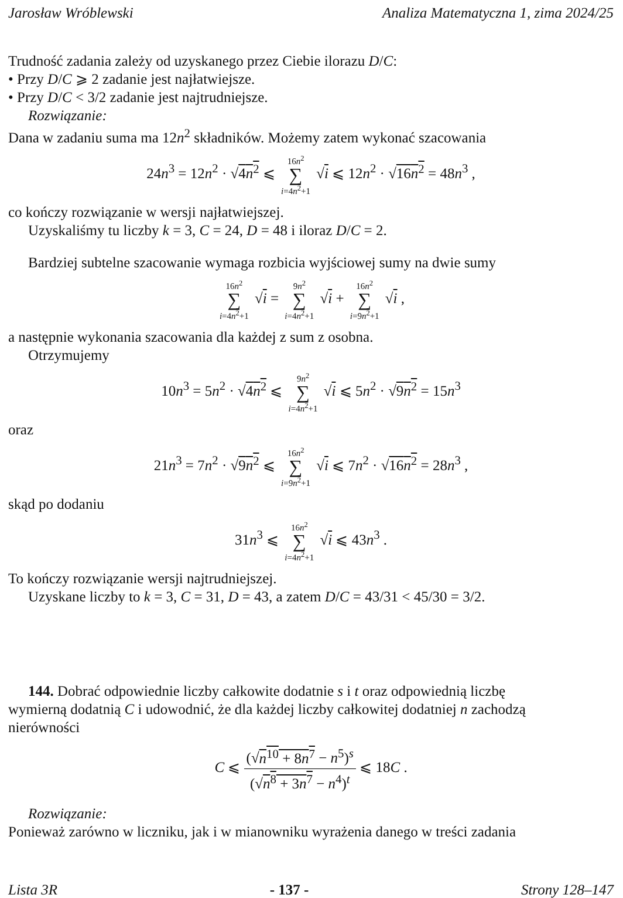Jarosław Wróblewski Analiza Matematyczna 1, zima 2024/25
Trudność zadania zależy od uzyskanego przez Ciebie ilorazu D/C:
• Przy D/C ⩾ 2 zadanie jest najłatwiejsze.
• Przy D/C < 3/2 zadanie jest najtrudniejsze.
Rozwiązanie:
Dana w zadaniu suma ma 12n<sup>2</sup> składników. Możemy zatem wykonać szacowania
24n<sup>3</sup> = 12n<sup>2</sup> · √4n<sup>2</sup> ⩽ 16n<sup>2</sup> ∑ i=4n<sup>2</sup>+1 √i ⩽ 12n<sup>2</sup> · √16n<sup>2</sup> = 48n<sup>3</sup> ,
co kończy rozwiązanie w wersji najłatwiejszej.
Uzyskaliśmy tu liczby k = 3, C = 24, D = 48 i iloraz D/C = 2.
Bardziej subtelne szacowanie wymaga rozbicia wyjściowej sumy na dwie sumy
16n<sup>2</sup> ∑ i=4n<sup>2</sup>+1 √i = 9n<sup>2</sup> ∑ i=4n<sup>2</sup>+1 √i + 16n<sup>2</sup> ∑ i=9n<sup>2</sup>+1 √i ,
a następnie wykonania szacowania dla każdej z sum z osobna.
Otrzymujemy
10n<sup>3</sup> = 5n<sup>2</sup> · √4n<sup>2</sup> ⩽ 9n<sup>2</sup> ∑ i=4n<sup>2</sup>+1 √i ⩽ 5n<sup>2</sup> · √9n<sup>2</sup> = 15n<sup>3</sup>
oraz
21n<sup>3</sup> = 7n<sup>2</sup> · √9n<sup>2</sup> ⩽ 16n<sup>2</sup> ∑ i=9n<sup>2</sup>+1 √i ⩽ 7n<sup>2</sup> · √16n<sup>2</sup> = 28n<sup>3</sup> ,
skąd po dodaniu
31n<sup>3</sup> ⩽ 16n<sup>2</sup> ∑ i=4n<sup>2</sup>+1 √i ⩽ 43n<sup>3</sup> .
To kończy rozwiązanie wersji najtrudniejszej.
Uzyskane liczby to k = 3, C = 31, D = 43, a zatem D/C = 43/31 < 45/30 = 3/2.
144. Dobrać odpowiednie liczby całkowite dodatnie s i t oraz odpowiednią liczbę
wymierną dodatnią C i udowodnić, że dla każdej liczby całkowitej dodatniej n zachodzą
nierówności
C ⩽
(√n<sup>10</sup> + 8n<sup>7</sup> − n<sup>5</sup>)<sup>s</sup>
(√n<sup>8</sup> + 3n<sup>7</sup> − n<sup>4</sup>)<sup>t</sup>
⩽ 18C .
Rozwiązanie:
Ponieważ zarówno w liczniku, jak i w mianowniku wyrażenia danego w treści zadania
Lista 3R - 137 - Strony 128–147